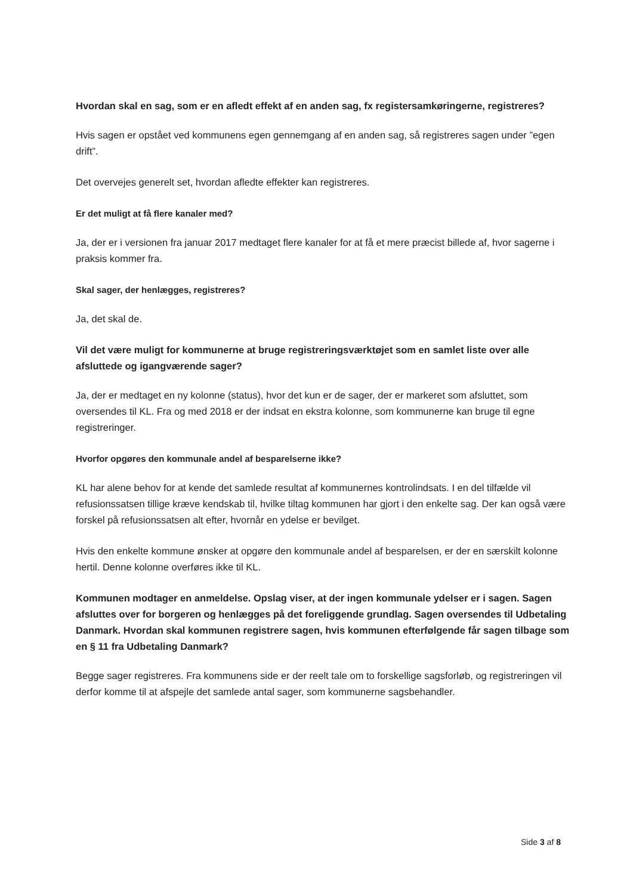Hvordan skal en sag, som er en afledt effekt af en anden sag, fx registersamkøringerne, registreres?
Hvis sagen er opstået ved kommunens egen gennemgang af en anden sag, så registreres sagen under ”egen drift”.
Det overvejes generelt set, hvordan afledte effekter kan registreres.
Er det muligt at få flere kanaler med?
Ja, der er i versionen fra januar 2017 medtaget flere kanaler for at få et mere præcist billede af, hvor sagerne i praksis kommer fra.
Skal sager, der henlægges, registreres?
Ja, det skal de.
Vil det være muligt for kommunerne at bruge registreringsværktøjet som en samlet liste over alle afsluttede og igangværende sager?
Ja, der er medtaget en ny kolonne (status), hvor det kun er de sager, der er markeret som afsluttet, som oversendes til KL. Fra og med 2018 er der indsat en ekstra kolonne, som kommunerne kan bruge til egne registreringer.
Hvorfor opgøres den kommunale andel af besparelserne ikke?
KL har alene behov for at kende det samlede resultat af kommunernes kontrolindsats. I en del tilfælde vil refusionssatsen tillige kræve kendskab til, hvilke tiltag kommunen har gjort i den enkelte sag. Der kan også være forskel på refusionssatsen alt efter, hvornår en ydelse er bevilget.
Hvis den enkelte kommune ønsker at opgøre den kommunale andel af besparelsen, er der en særskilt kolonne hertil. Denne kolonne overføres ikke til KL.
Kommunen modtager en anmeldelse. Opslag viser, at der ingen kommunale ydelser er i sagen. Sagen afsluttes over for borgeren og henlægges på det foreliggende grundlag. Sagen oversendes til Udbetaling Danmark. Hvordan skal kommunen registrere sagen, hvis kommunen efterfølgende får sagen tilbage som en § 11 fra Udbetaling Danmark?
Begge sager registreres. Fra kommunens side er der reelt tale om to forskellige sagsforløb, og registreringen vil derfor komme til at afspejle det samlede antal sager, som kommunerne sagsbehandler.
Side 3 af 8